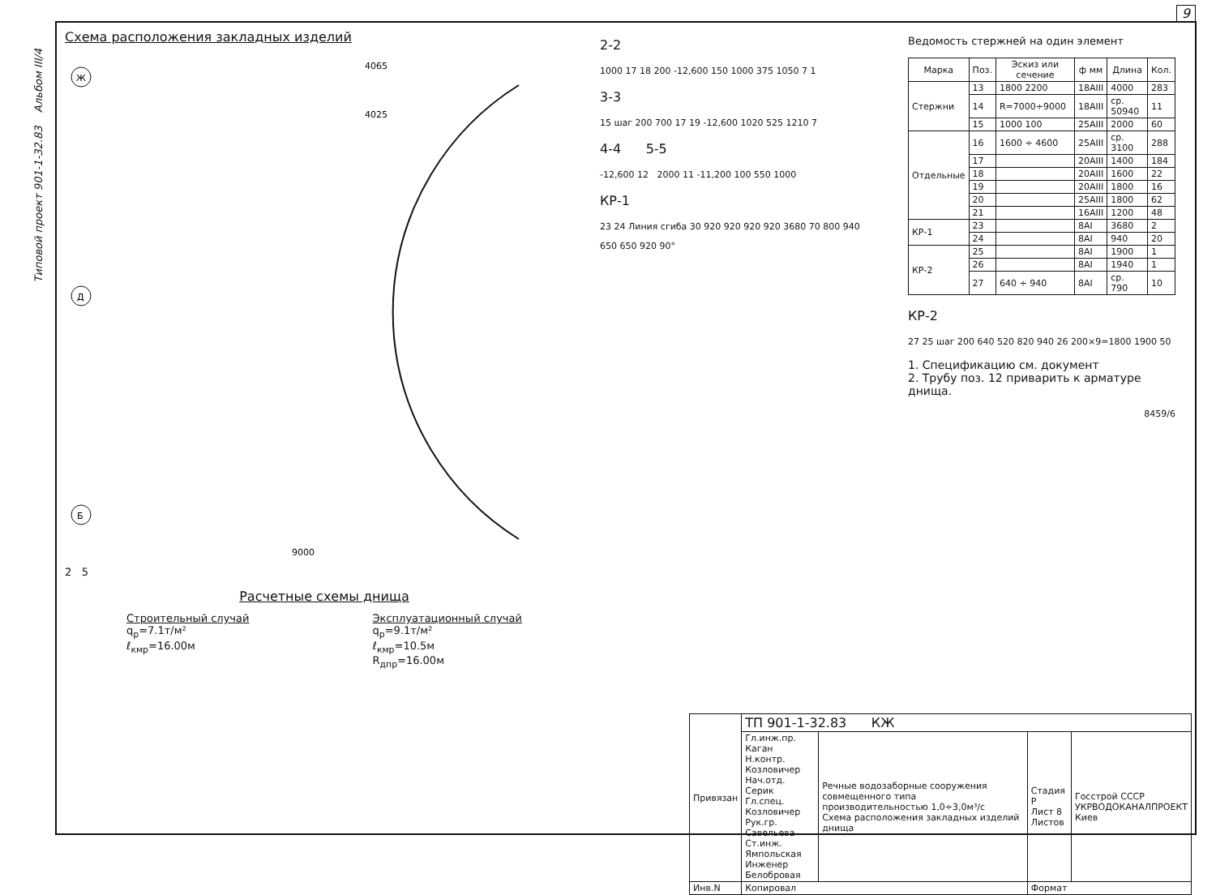9
Типовой проект 901-1-32.83 Альбом III/4
Схема расположения закладных изделий
Ж
Д
Б
4065
4025
9000
2 5
Расчетные схемы днища
Строительный случай
q<sub>р</sub>=7.1т/м²
ℓ<sub>кмр</sub>=16.00м
Эксплуатационный случай
q<sub>р</sub>=9.1т/м²
ℓ<sub>кмр</sub>=10.5м
R<sub>дпр</sub>=16.00м
2-2
1000 17 18 200 -12,600 150 1000 375 1050 7 1
3-3
15 шаг 200 700 17 19 -12,600 1020 525 1210 7
4-4 5-5
-12,600 12 2000 11 -11,200 100 550 1000
КР-1
23 24 Линия сгиба 30 920 920 920 920 3680 70 800 940
650 650 920 90°
Ведомость стержней на один элемент
| Марка | Поз. | Эскиз или сечение | ф мм | Длина | Кол. |
| --- | --- | --- | --- | --- | --- |
| Стержни | 13 | 1800 2200 | 18AIII | 4000 | 283 |
| | 14 | R=7000÷9000 | 18AIII | ср. 50940 | 11 |
| | 15 | 1000 100 | 25AIII | 2000 | 60 |
| Отдельные | 16 | 1600 ÷ 4600 | 25AIII | ср. 3100 | 288 |
| | 17 | | 20AIII | 1400 | 184 |
| | 18 | | 20AIII | 1600 | 22 |
| | 19 | | 20AIII | 1800 | 16 |
| | 20 | | 25AIII | 1800 | 62 |
| | 21 | | 16AIII | 1200 | 48 |
| КР-1 | 23 | | 8AI | 3680 | 2 |
| | 24 | | 8AI | 940 | 20 |
| КР-2 | 25 | | 8AI | 1900 | 1 |
| | 26 | | 8AI | 1940 | 1 |
| | 27 | 640 ÷ 940 | 8AI | ср. 790 | 10 |
КР-2
27 25 шаг 200 640 520 820 940 26 200×9=1800 1900 50
1. Спецификацию см. документ
2. Трубу поз. 12 приварить к арматуре днища.
8459/6
| Привязан | ТП 901-1-32.83 КЖ | | | |
| | Гл.инж.пр. Каган Н.контр. Козловичер Нач.отд. Серик Гл.спец. Козловичер Рук.гр. Савельева Ст.инж. Ямпольская Инженер Белобровая | Речные водозаборные сооружения совмещенного типа производительностью 1,0÷3,0м³/с Схема расположения закладных изделий днища | Стадия Р Лист 8 Листов | Госстрой СССР УКРВОДОКАНАЛПРОЕКТ Киев |
| Инв.N | Копировал | | Формат | |